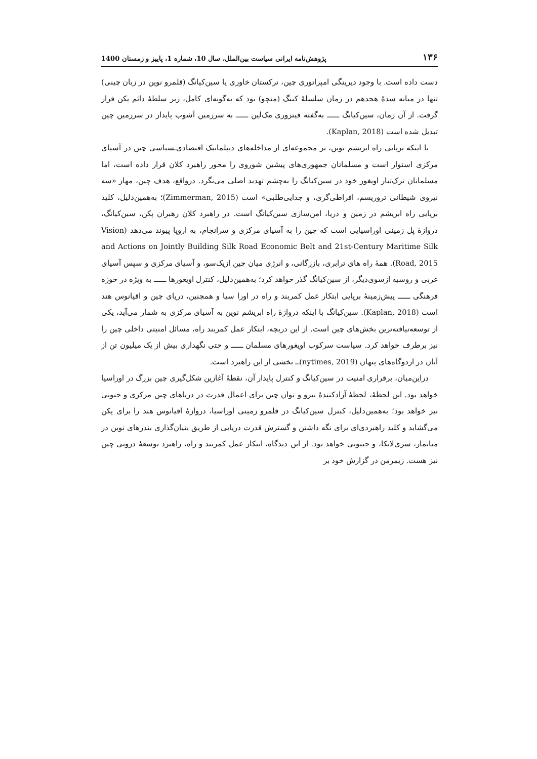۱۳۶ پژوهش‌نامه ایرانی سیاست بین‌الملل، سال 10، شماره 1، پاییز و زمستان 1400
دست داده است. با وجود دیرینگی امپراتوری چین، ترکستان خاوری یا سین‌کیانگ (قلمرو نوین در زبان چینی) تنها در میانه سدهٔ هجدهم در زمان سلسلهٔ کینگ (منچو) بود که به‌گونه‌ای کامل، زیر سلطهٔ دائم پکن قرار گرفت. از آن زمان، سین‌کیانگ ــــــ به‌گفته فیتزوری مک‌لین ــــــ به سرزمین آشوب پایدار در سرزمین چین تبدیل شده است (Kaplan, 2018).
با اینکه برپایی راه ابریشم نوین، بر مجموعه‌ای از مداخله‌های دیپلماتیک اقتصادی‌ـسیاسی چین در آسیای مرکزی استوار است و مسلمانان جمهوری‌های پیشین شوروی را محور راهبرد کلان قرار داده است، اما مسلمانان ترک‌تبار اویغور خود در سین‌کیانگ را به‌چشم تهدید اصلی می‌نگرد. درواقع، هدف چین، مهار «سه نیروی شیطانی تروریسم، افراطی‌گری، و جدایی‌طلبی» است (Zimmerman, 2015)؛ به‌همین‌دلیل، کلید برپایی راه ابریشم در زمین و دریا، امن‌سازی سین‌کیانگ است. در راهبرد کلان رهبران پکن، سین‌کیانگ، دروازهٔ پل زمینی اوراسیایی است که چین را به آسیای مرکزی و سرانجام، به اروپا پیوند می‌دهد (Vision and Actions on Jointly Building Silk Road Economic Belt and 21st-Century Maritime Silk Road, 2015). همهٔ راه های ترابری، بازرگانی، و انرژی میان چین ازیک‌سو، و آسیای مرکزی و سپس آسیای غربی و روسیه ازسوی‌دیگر، از سین‌کیانگ گذر خواهد کرد؛ به‌همین‌دلیل، کنترل اویغورها ــــــ به ویژه در حوزه فرهنگی ــــــ پیش‌زمینهٔ برپایی ابتکار عمل کمربند و راه در اورا سیا و همچنین، دریای چین و اقیانوس هند است (Kaplan, 2018). سین‌کیانگ با اینکه دروازهٔ راه ابریشم نوین به آسیای مرکزی به شمار می‌آید، یکی از توسعه‌نیافته‌ترین بخش‌های چین است. از این دریچه، ابتکار عمل کمربند راه، مسائل امنیتی داخلی چین را نیز برطرف خواهد کرد. سیاست سرکوب اویغورهای مسلمان ــــــ و حتی نگهداری بیش از یک میلیون تن از آنان در اردوگاه‌های پنهان (nytimes, 2019)ــ بخشی از این راهبرد است.
دراین‌میان، برقراری امنیت در سین‌کیانگ و کنترل پایدار آن، نقطهٔ آغازین شکل‌گیری چین بزرگ در اوراسیا خواهد بود. این لحظهٔ، لحظهٔ آزادکنندهٔ نیرو و توان چین برای اعمال قدرت در دریاهای چین مرکزی و جنوبی نیز خواهد بود؛ به‌همین‌دلیل، کنترل سین‌کیانگ در قلمرو زمینی اوراسیا، دروازهٔ اقیانوس هند را برای پکن می‌گشاید و کلید راهبردی‌ای برای نگه داشتن و گسترش قدرت دریایی از طریق بنیان‌گذاری بندرهای نوین در میانمار، سری‌لانکا، و جیبوتی خواهد بود. از این دیدگاه، ابتکار عمل کمربند و راه، راهبرد توسعهٔ درونی چین نیز هست. زیمرمن در گزارش خود بر